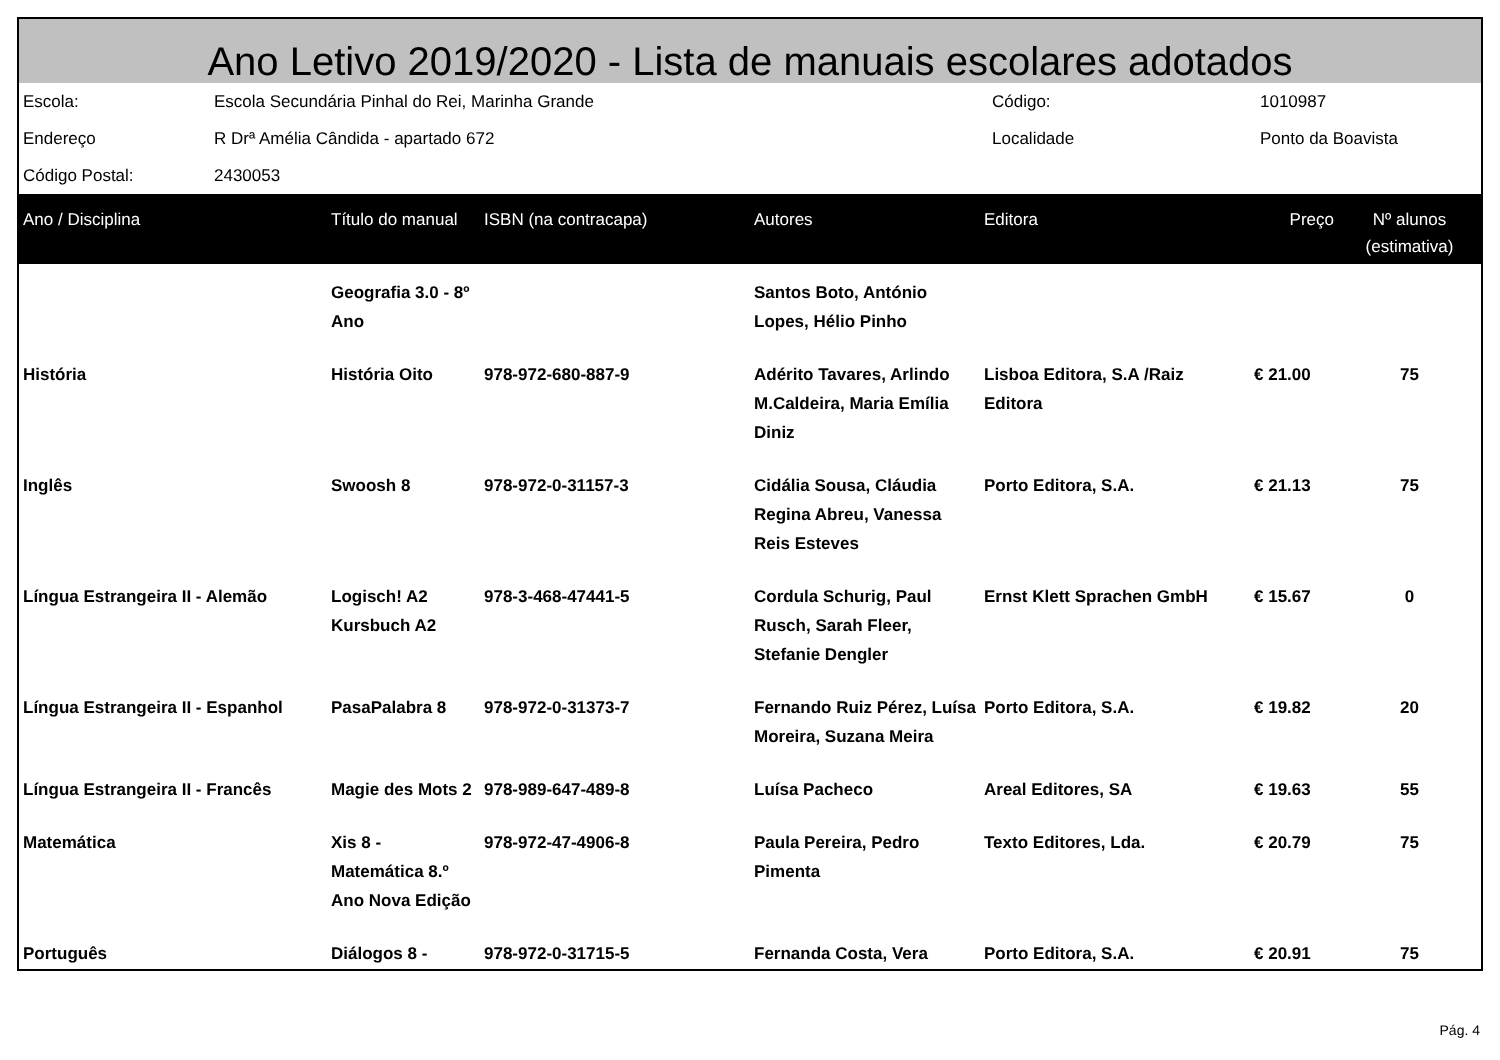Ano Letivo 2019/2020 - Lista de manuais escolares adotados
| Escola: | Escola Secundária Pinhal do Rei, Marinha Grande | Código: | 1010987 |
| Endereço | R Drª Amélia Cândida - apartado 672 | Localidade | Ponto da Boavista |
| Código Postal: | 2430053 | | |
| Ano / Disciplina | Título do manual | ISBN (na contracapa) | Autores | Editora | Preço | Nº alunos (estimativa) |
| --- | --- | --- | --- | --- | --- | --- |
| | Geografia 3.0 - 8º Ano | | Santos Boto, António Lopes, Hélio Pinho | | | |
| História | História Oito | 978-972-680-887-9 | Adérito Tavares, Arlindo M.Caldeira, Maria Emília Diniz | Lisboa Editora, S.A /Raiz Editora | € 21.00 | 75 |
| Inglês | Swoosh 8 | 978-972-0-31157-3 | Cidália Sousa, Cláudia Regina Abreu, Vanessa Reis Esteves | Porto Editora, S.A. | € 21.13 | 75 |
| Língua Estrangeira II - Alemão | Logisch! A2 Kursbuch A2 | 978-3-468-47441-5 | Cordula Schurig, Paul Rusch, Sarah Fleer, Stefanie Dengler | Ernst Klett Sprachen GmbH | € 15.67 | 0 |
| Língua Estrangeira II - Espanhol | PasaPalabra 8 | 978-972-0-31373-7 | Fernando Ruiz Pérez, Luísa Moreira, Suzana Meira | Porto Editora, S.A. | € 19.82 | 20 |
| Língua Estrangeira II - Francês | Magie des Mots 2 | 978-989-647-489-8 | Luísa Pacheco | Areal Editores, SA | € 19.63 | 55 |
| Matemática | Xis 8 - Matemática 8.º Ano Nova Edição | 978-972-47-4906-8 | Paula Pereira, Pedro Pimenta | Texto Editores, Lda. | € 20.79 | 75 |
| Português | Diálogos 8 - | 978-972-0-31715-5 | Fernanda Costa, Vera | Porto Editora, S.A. | € 20.91 | 75 |
Pág. 4